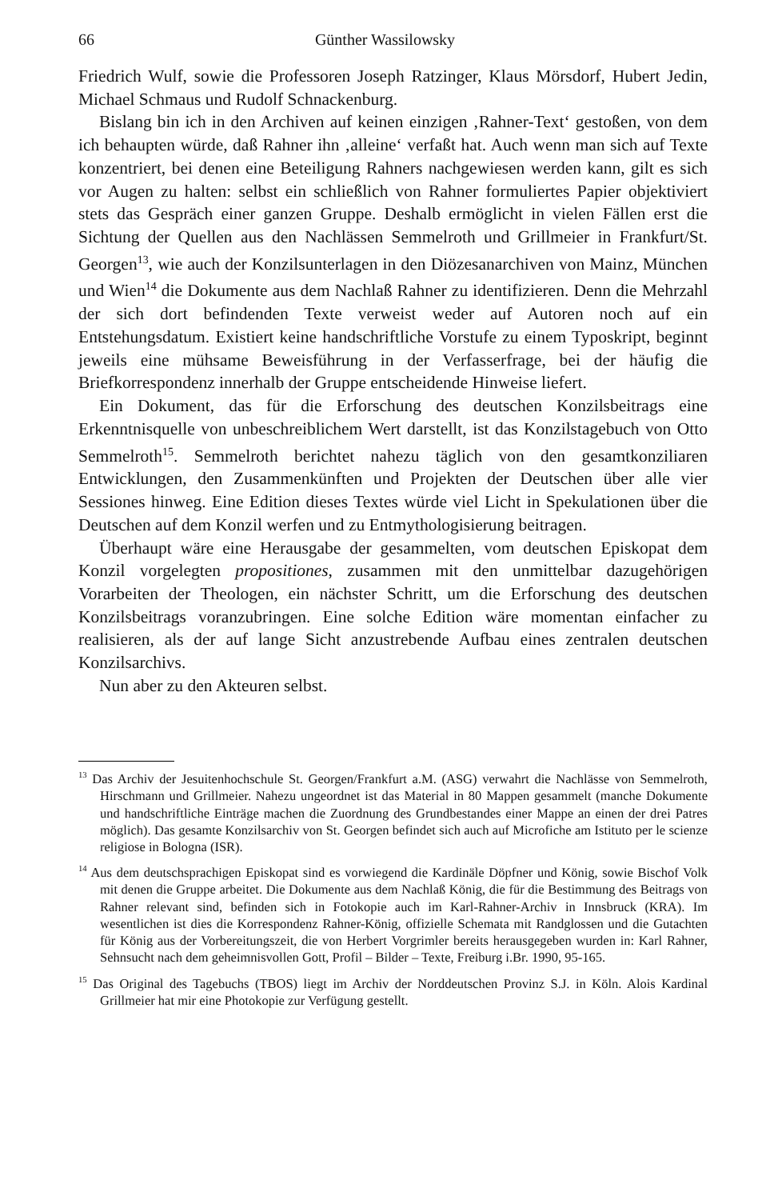66 Günther Wassilowsky
Friedrich Wulf, sowie die Professoren Joseph Ratzinger, Klaus Mörsdorf, Hubert Jedin, Michael Schmaus und Rudolf Schnackenburg.
Bislang bin ich in den Archiven auf keinen einzigen ‚Rahner-Text‘ gestoßen, von dem ich behaupten würde, daß Rahner ihn ‚alleine‘ verfaßt hat. Auch wenn man sich auf Texte konzentriert, bei denen eine Beteiligung Rahners nachgewiesen werden kann, gilt es sich vor Augen zu halten: selbst ein schließlich von Rahner formuliertes Papier objektiviert stets das Gespräch einer ganzen Gruppe. Deshalb ermöglicht in vielen Fällen erst die Sichtung der Quellen aus den Nachlässen Semmelroth und Grillmeier in Frankfurt/St. Georgen<sup>13</sup>, wie auch der Konzilsunterlagen in den Diözesanarchiven von Mainz, München und Wien<sup>14</sup> die Dokumente aus dem Nachlaß Rahner zu identifizieren. Denn die Mehrzahl der sich dort befindenden Texte verweist weder auf Autoren noch auf ein Entstehungsdatum. Existiert keine handschriftliche Vorstufe zu einem Typoskript, beginnt jeweils eine mühsame Beweisführung in der Verfasserfrage, bei der häufig die Briefkorrespondenz innerhalb der Gruppe entscheidende Hinweise liefert.
Ein Dokument, das für die Erforschung des deutschen Konzilsbeitrags eine Erkenntnisquelle von unbeschreiblichem Wert darstellt, ist das Konzilstagebuch von Otto Semmelroth<sup>15</sup>. Semmelroth berichtet nahezu täglich von den gesamtkonziliaren Entwicklungen, den Zusammenkünften und Projekten der Deutschen über alle vier Sessiones hinweg. Eine Edition dieses Textes würde viel Licht in Spekulationen über die Deutschen auf dem Konzil werfen und zu Entmythologisierung beitragen.
Überhaupt wäre eine Herausgabe der gesammelten, vom deutschen Episkopat dem Konzil vorgelegten propositiones, zusammen mit den unmittelbar dazugehörigen Vorarbeiten der Theologen, ein nächster Schritt, um die Erforschung des deutschen Konzilsbeitrags voranzubringen. Eine solche Edition wäre momentan einfacher zu realisieren, als der auf lange Sicht anzustrebende Aufbau eines zentralen deutschen Konzilsarchivs.
Nun aber zu den Akteuren selbst.
<sup>13</sup> Das Archiv der Jesuitenhochschule St. Georgen/Frankfurt a.M. (ASG) verwahrt die Nachlässe von Semmelroth, Hirschmann und Grillmeier. Nahezu ungeordnet ist das Material in 80 Mappen gesammelt (manche Dokumente und handschriftliche Einträge machen die Zuordnung des Grundbestandes einer Mappe an einen der drei Patres möglich). Das gesamte Konzilsarchiv von St. Georgen befindet sich auch auf Microfiche am Istituto per le scienze religiose in Bologna (ISR).
<sup>14</sup> Aus dem deutschsprachigen Episkopat sind es vorwiegend die Kardinäle Döpfner und König, sowie Bischof Volk mit denen die Gruppe arbeitet. Die Dokumente aus dem Nachlaß König, die für die Bestimmung des Beitrags von Rahner relevant sind, befinden sich in Fotokopie auch im Karl-Rahner-Archiv in Innsbruck (KRA). Im wesentlichen ist dies die Korrespondenz Rahner-König, offizielle Schemata mit Randglossen und die Gutachten für König aus der Vorbereitungszeit, die von Herbert Vorgrimler bereits herausgegeben wurden in: Karl Rahner, Sehnsucht nach dem geheimnisvollen Gott, Profil – Bilder – Texte, Freiburg i.Br. 1990, 95-165.
<sup>15</sup> Das Original des Tagebuchs (TBOS) liegt im Archiv der Norddeutschen Provinz S.J. in Köln. Alois Kardinal Grillmeier hat mir eine Photokopie zur Verfügung gestellt.